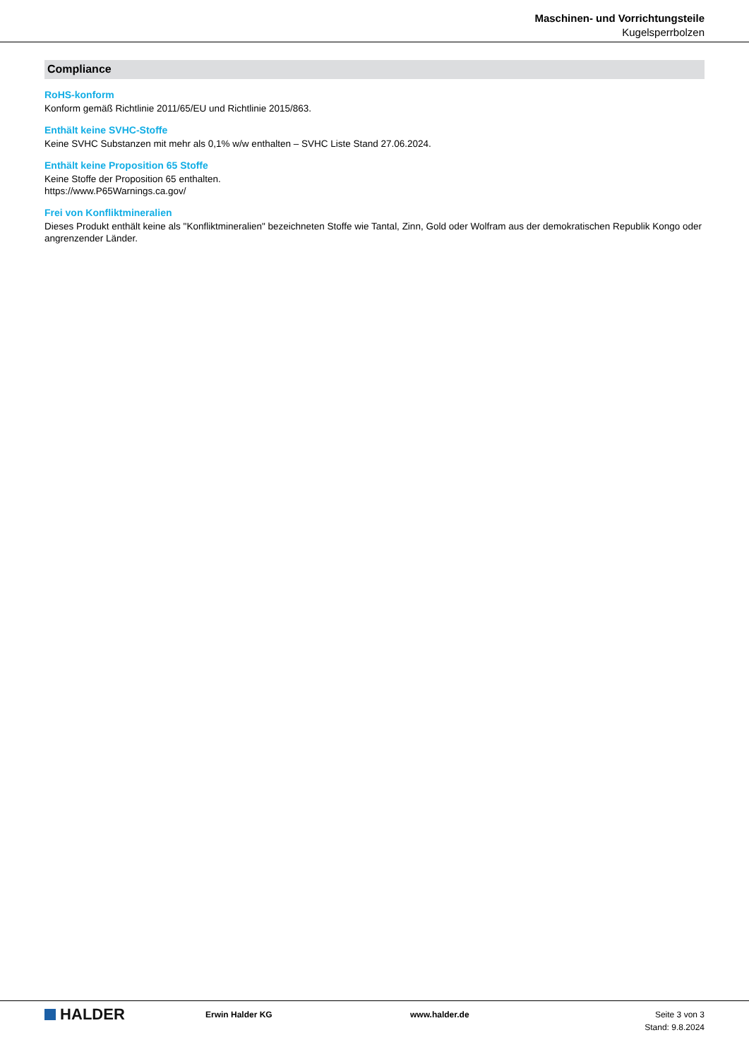Maschinen- und Vorrichtungsteile
Kugelsperrbolzen
Compliance
RoHS-konform
Konform gemäß Richtlinie 2011/65/EU und Richtlinie 2015/863.
Enthält keine SVHC-Stoffe
Keine SVHC Substanzen mit mehr als 0,1% w/w enthalten – SVHC Liste Stand 27.06.2024.
Enthält keine Proposition 65 Stoffe
Keine Stoffe der Proposition 65 enthalten.
https://www.P65Warnings.ca.gov/
Frei von Konfliktmineralien
Dieses Produkt enthält keine als "Konfliktmineralien" bezeichneten Stoffe wie Tantal, Zinn, Gold oder Wolfram aus der demokratischen Republik Kongo oder angrenzender Länder.
HALDER
Erwin Halder KG www.halder.de Seite 3 von 3
Stand: 9.8.2024